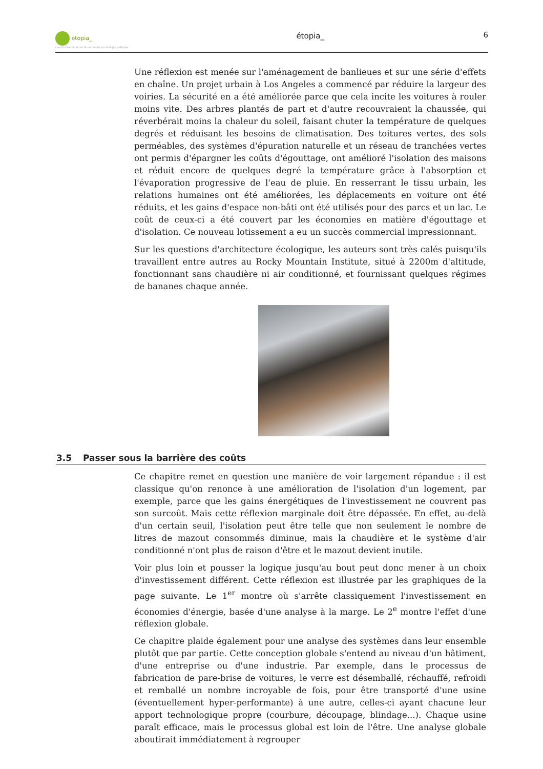etopia_
centre d'animation et de recherche en écologie politique
étopia_
6
Une réflexion est menée sur l'aménagement de banlieues et sur une série d'effets en chaîne. Un projet urbain à Los Angeles a commencé par réduire la largeur des voiries. La sécurité en a été améliorée parce que cela incite les voitures à rouler moins vite. Des arbres plantés de part et d'autre recouvraient la chaussée, qui réverbérait moins la chaleur du soleil, faisant chuter la température de quelques degrés et réduisant les besoins de climatisation. Des toitures vertes, des sols perméables, des systèmes d'épuration naturelle et un réseau de tranchées vertes ont permis d'épargner les coûts d'égouttage, ont amélioré l'isolation des maisons et réduit encore de quelques degré la température grâce à l'absorption et l'évaporation progressive de l'eau de pluie. En resserrant le tissu urbain, les relations humaines ont été améliorées, les déplacements en voiture ont été réduits, et les gains d'espace non-bâti ont été utilisés pour des parcs et un lac. Le coût de ceux-ci a été couvert par les économies en matière d'égouttage et d'isolation. Ce nouveau lotissement a eu un succès commercial impressionnant.
Sur les questions d'architecture écologique, les auteurs sont très calés puisqu'ils travaillent entre autres au Rocky Mountain Institute, situé à 2200m d'altitude, fonctionnant sans chaudière ni air conditionné, et fournissant quelques régimes de bananes chaque année.
3.5 Passer sous la barrière des coûts
Ce chapitre remet en question une manière de voir largement répandue : il est classique qu'on renonce à une amélioration de l'isolation d'un logement, par exemple, parce que les gains énergétiques de l'investissement ne couvrent pas son surcoût. Mais cette réflexion marginale doit être dépassée. En effet, au-delà d'un certain seuil, l'isolation peut être telle que non seulement le nombre de litres de mazout consommés diminue, mais la chaudière et le système d'air conditionné n'ont plus de raison d'être et le mazout devient inutile.
Voir plus loin et pousser la logique jusqu'au bout peut donc mener à un choix d'investissement différent. Cette réflexion est illustrée par les graphiques de la page suivante. Le 1<sup>er</sup> montre où s'arrête classiquement l'investissement en économies d'énergie, basée d'une analyse à la marge. Le 2<sup>e</sup> montre l'effet d'une réflexion globale.
Ce chapitre plaide également pour une analyse des systèmes dans leur ensemble plutôt que par partie. Cette conception globale s'entend au niveau d'un bâtiment, d'une entreprise ou d'une industrie. Par exemple, dans le processus de fabrication de pare-brise de voitures, le verre est désemballé, réchauffé, refroidi et remballé un nombre incroyable de fois, pour être transporté d'une usine (éventuellement hyper-performante) à une autre, celles-ci ayant chacune leur apport technologique propre (courbure, découpage, blindage...). Chaque usine paraît efficace, mais le processus global est loin de l'être. Une analyse globale aboutirait immédiatement à regrouper